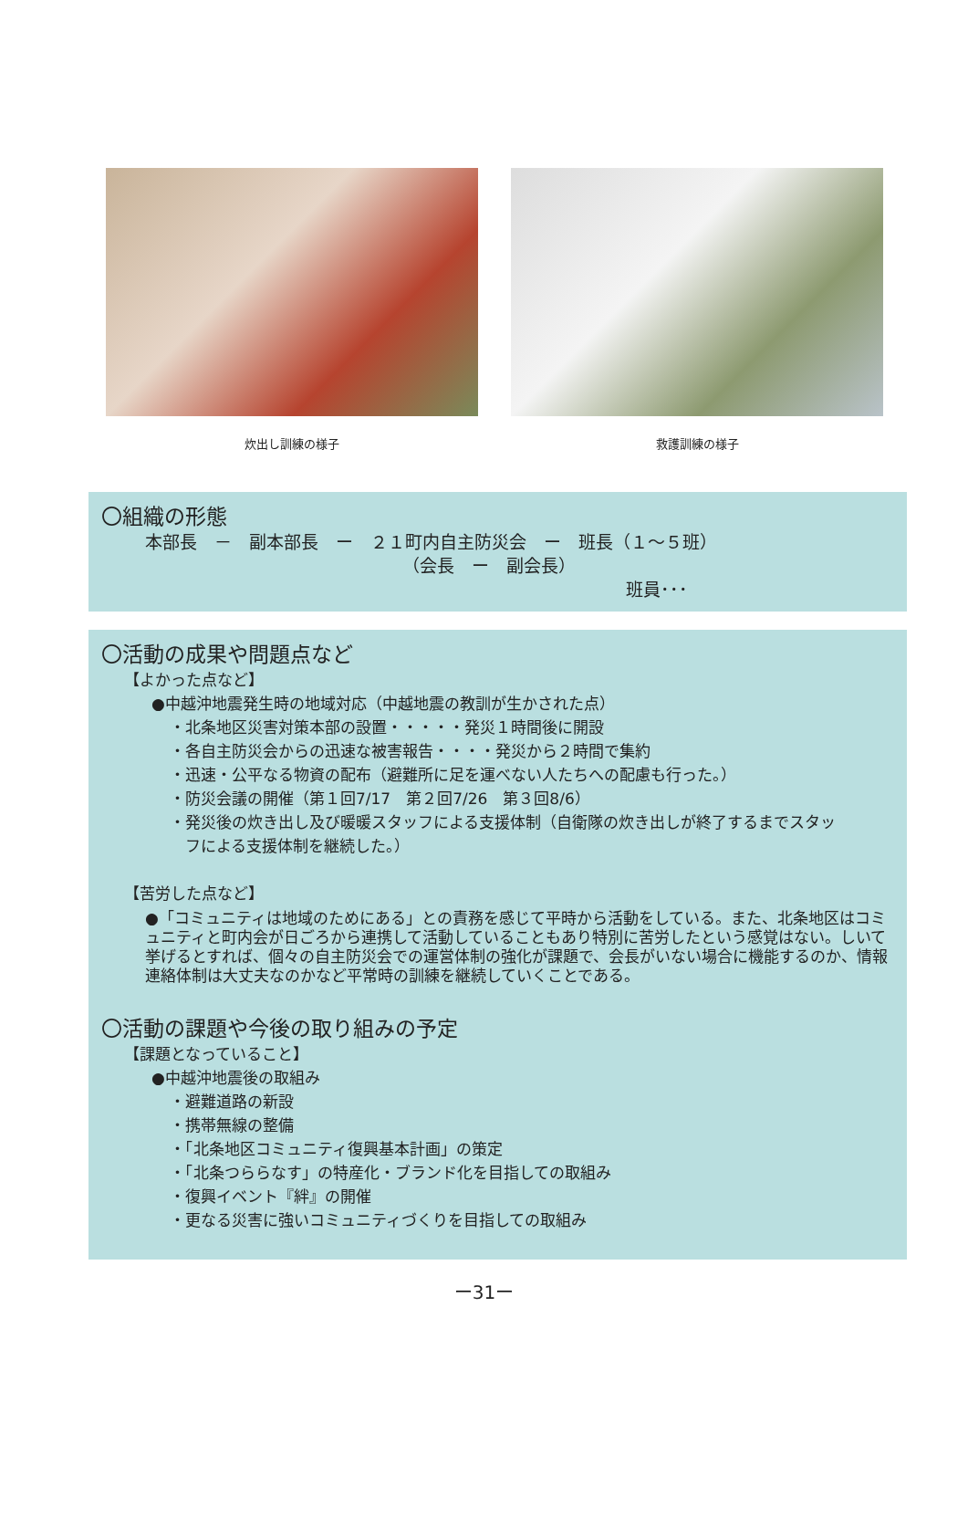炊出し訓練の様子 救護訓練の様子
〇組織の形態
本部長　－　副本部長　ー　２１町内自主防災会　ー　班長（１～５班）
（会長　ー　副会長）
班員･･･
〇活動の成果や問題点など
【よかった点など】
●中越沖地震発生時の地域対応（中越地震の教訓が生かされた点）
・北条地区災害対策本部の設置・・・・・発災１時間後に開設
・各自主防災会からの迅速な被害報告・・・・発災から２時間で集約
・迅速・公平なる物資の配布（避難所に足を運べない人たちへの配慮も行った。）
・防災会議の開催（第１回7/17　第２回7/26　第３回8/6）
・発災後の炊き出し及び暖暖スタッフによる支援体制（自衛隊の炊き出しが終了するまでスタッ
　フによる支援体制を継続した。）
【苦労した点など】
●「コミュニティは地域のためにある」との責務を感じて平時から活動をしている。また、北条地区はコミュニティと町内会が日ごろから連携して活動していることもあり特別に苦労したという感覚はない。しいて挙げるとすれば、個々の自主防災会での運営体制の強化が課題で、会長がいない場合に機能するのか、情報連絡体制は大丈夫なのかなど平常時の訓練を継続していくことである。
〇活動の課題や今後の取り組みの予定
【課題となっていること】
●中越沖地震後の取組み
・避難道路の新設
・携帯無線の整備
・「北条地区コミュニティ復興基本計画」の策定
・「北条つららなす」の特産化・ブランド化を目指しての取組み
・復興イベント『絆』の開催
・更なる災害に強いコミュニティづくりを目指しての取組み
ー31ー